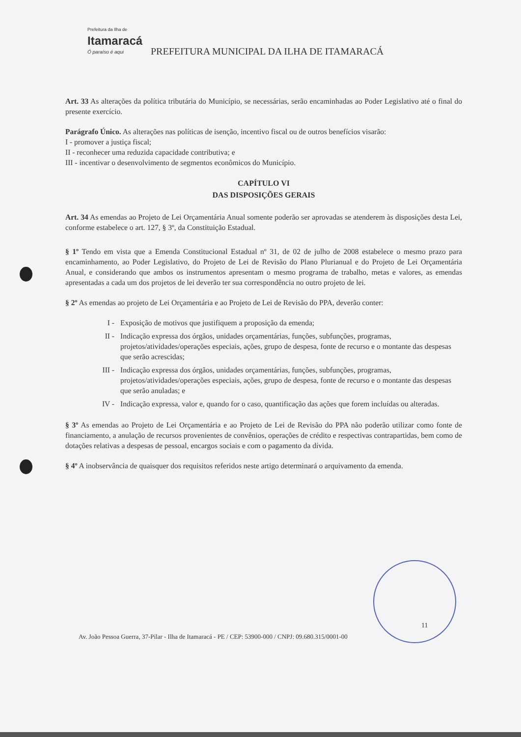Prefeitura da Ilha de
Itamaracá
Ó paraíso é aqui
PREFEITURA MUNICIPAL DA ILHA DE ITAMARACÁ
Art. 33 As alterações da política tributária do Município, se necessárias, serão encaminhadas ao Poder Legislativo até o final do presente exercício.
Parágrafo Único. As alterações nas políticas de isenção, incentivo fiscal ou de outros benefícios visarão:
I - promover a justiça fiscal;
II - reconhecer uma reduzida capacidade contributiva; e
III - incentivar o desenvolvimento de segmentos econômicos do Município.
CAPÍTULO VI
DAS DISPOSIÇÕES GERAIS
Art. 34 As emendas ao Projeto de Lei Orçamentária Anual somente poderão ser aprovadas se atenderem às disposições desta Lei, conforme estabelece o art. 127, § 3º, da Constituição Estadual.
§ 1º Tendo em vista que a Emenda Constitucional Estadual nº 31, de 02 de julho de 2008 estabelece o mesmo prazo para encaminhamento, ao Poder Legislativo, do Projeto de Lei de Revisão do Plano Plurianual e do Projeto de Lei Orçamentária Anual, e considerando que ambos os instrumentos apresentam o mesmo programa de trabalho, metas e valores, as emendas apresentadas a cada um dos projetos de lei deverão ter sua correspondência no outro projeto de lei.
§ 2º As emendas ao projeto de Lei Orçamentária e ao Projeto de Lei de Revisão do PPA, deverão conter:
I - Exposição de motivos que justifiquem a proposição da emenda;
II - Indicação expressa dos órgãos, unidades orçamentárias, funções, subfunções, programas, projetos/atividades/operações especiais, ações, grupo de despesa, fonte de recurso e o montante das despesas que serão acrescidas;
III - Indicação expressa dos órgãos, unidades orçamentárias, funções, subfunções, programas, projetos/atividades/operações especiais, ações, grupo de despesa, fonte de recurso e o montante das despesas que serão anuladas; e
IV - Indicação expressa, valor e, quando for o caso, quantificação das ações que forem incluídas ou alteradas.
§ 3º As emendas ao Projeto de Lei Orçamentária e ao Projeto de Lei de Revisão do PPA não poderão utilizar como fonte de financiamento, a anulação de recursos provenientes de convênios, operações de crédito e respectivas contrapartidas, bem como de dotações relativas a despesas de pessoal, encargos sociais e com o pagamento da dívida.
§ 4º A inobservância de quaisquer dos requisitos referidos neste artigo determinará o arquivamento da emenda.
11
Av. João Pessoa Guerra, 37-Pilar - Ilha de Itamaracá - PE / CEP: 53900-000 / CNPJ: 09.680.315/0001-00